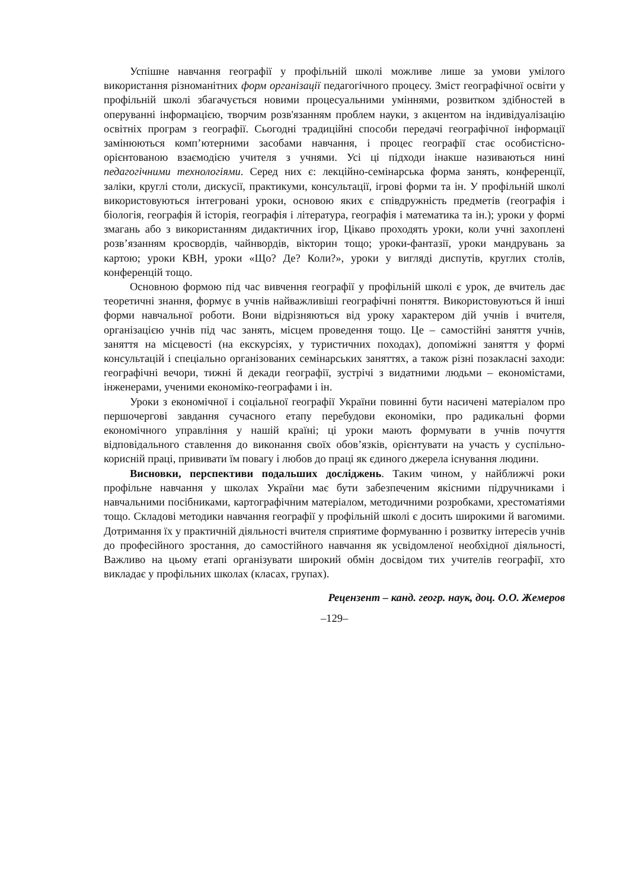Успішне навчання географії у профільній школі можливе лише за умови умілого використання різноманітних форм організації педагогічного процесу. Зміст географічної освіти у профільній школі збагачується новими процесуальними уміннями, розвитком здібностей в оперуванні інформацією, творчим розв'язанням проблем науки, з акцентом на індивідуалізацію освітніх програм з географії. Сьогодні традиційні способи передачі географічної інформації замінюються комп’ютерними засобами навчання, і процес географії стає особистісно-орієнтованою взаємодією учителя з учнями. Усі ці підходи інакше називаються нині педагогічними технологіями. Серед них є: лекційно-семінарська форма занять, конференції, заліки, круглі столи, дискусії, практикуми, консультації, ігрові форми та ін. У профільній школі використовуються інтегровані уроки, основою яких є співдружність предметів (географія і біологія, географія й історія, географія і література, географія і математика та ін.); уроки у формі змагань або з використанням дидактичних ігор, Цікаво проходять уроки, коли учні захоплені розв’язанням кросвордів, чайнвордів, вікторин тощо; уроки-фантазії, уроки мандрувань за картою; уроки КВН, уроки «Що? Де? Коли?», уроки у вигляді диспутів, круглих столів, конференцій тощо.
Основною формою під час вивчення географії у профільній школі є урок, де вчитель дає теоретичні знання, формує в учнів найважливіші географічні поняття. Використовуються й інші форми навчальної роботи. Вони відрізняються від уроку характером дій учнів і вчителя, організацією учнів під час занять, місцем проведення тощо. Це – самостійні заняття учнів, заняття на місцевості (на екскурсіях, у туристичних походах), допоміжні заняття у формі консультацій і спеціально організованих семінарських заняттях, а також різні позакласні заходи: географічні вечори, тижні й декади географії, зустрічі з видатними людьми – економістами, інженерами, ученими економіко-географами і ін.
Уроки з економічної і соціальної географії України повинні бути насичені матеріалом про першочергові завдання сучасного етапу перебудови економіки, про радикальні форми економічного управління у нашій країні; ці уроки мають формувати в учнів почуття відповідального ставлення до виконання своїх обов’язків, орієнтувати на участь у суспільно-корисній праці, прививати їм повагу і любов до праці як єдиного джерела існування людини.
Висновки, перспективи подальших досліджень. Таким чином, у найближчі роки профільне навчання у школах України має бути забезпеченим якісними підручниками і навчальними посібниками, картографічним матеріалом, методичними розробками, хрестоматіями тощо. Складові методики навчання географії у профільній школі є досить широкими й вагомими. Дотримання їх у практичній діяльності вчителя сприятиме формуванню і розвитку інтересів учнів до професійного зростання, до самостійного навчання як усвідомленої необхідної діяльності, Важливо на цьому етапі організувати широкий обмін досвідом тих учителів географії, хто викладає у профільних школах (класах, групах).
Рецензент – канд. геогр. наук, доц. О.О. Жемеров
–129–